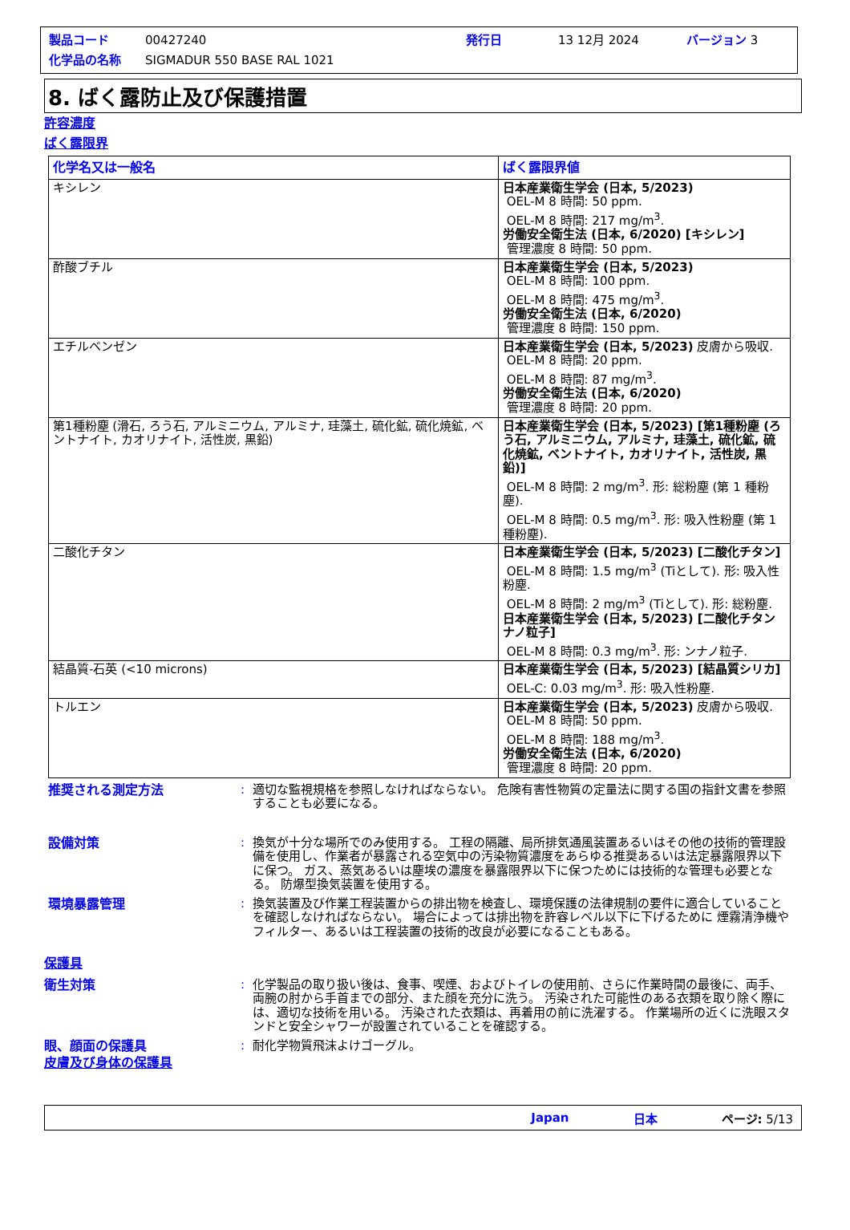製品コード 00427240 発行日 13 12月 2024 バージョン 3
化学品の名称 SIGMADUR 550 BASE RAL 1021
8. ばく露防止及び保護措置
許容濃度
ばく露限界
| 化学名又は一般名 | ばく露限界値 |
| --- | --- |
| キシレン | 日本産業衛生学会 (日本, 5/2023) OEL-M 8 時間: 50 ppm. OEL-M 8 時間: 217 mg/m<sup>3</sup>. 労働安全衛生法 (日本, 6/2020) [キシレン] 管理濃度 8 時間: 50 ppm. |
| 酢酸ブチル | 日本産業衛生学会 (日本, 5/2023) OEL-M 8 時間: 100 ppm. OEL-M 8 時間: 475 mg/m<sup>3</sup>. 労働安全衛生法 (日本, 6/2020) 管理濃度 8 時間: 150 ppm. |
| エチルベンゼン | 日本産業衛生学会 (日本, 5/2023) 皮膚から吸収. OEL-M 8 時間: 20 ppm. OEL-M 8 時間: 87 mg/m<sup>3</sup>. 労働安全衛生法 (日本, 6/2020) 管理濃度 8 時間: 20 ppm. |
| 第1種粉塵 (滑石, ろう石, アルミニウム, アルミナ, 珪藻土, 硫化鉱, 硫化焼鉱, ベントナイト, カオリナイト, 活性炭, 黒鉛) | 日本産業衛生学会 (日本, 5/2023) [第1種粉塵 (ろう石, アルミニウム, アルミナ, 珪藻土, 硫化鉱, 硫化焼鉱, ベントナイト, カオリナイト, 活性炭, 黒鉛)] OEL-M 8 時間: 2 mg/m<sup>3</sup>. 形: 総粉塵 (第 1 種粉塵). OEL-M 8 時間: 0.5 mg/m<sup>3</sup>. 形: 吸入性粉塵 (第 1 種粉塵). |
| 二酸化チタン | 日本産業衛生学会 (日本, 5/2023) [二酸化チタン] OEL-M 8 時間: 1.5 mg/m<sup>3</sup> (Tiとして). 形: 吸入性粉塵. OEL-M 8 時間: 2 mg/m<sup>3</sup> (Tiとして). 形: 総粉塵. 日本産業衛生学会 (日本, 5/2023) [二酸化チタン ナノ粒子] OEL-M 8 時間: 0.3 mg/m<sup>3</sup>. 形: ンナノ粒子. |
| 結晶質-石英 (<10 microns) | 日本産業衛生学会 (日本, 5/2023) [結晶質シリカ] OEL-C: 0.03 mg/m<sup>3</sup>. 形: 吸入性粉塵. |
| トルエン | 日本産業衛生学会 (日本, 5/2023) 皮膚から吸収. OEL-M 8 時間: 50 ppm. OEL-M 8 時間: 188 mg/m<sup>3</sup>. 労働安全衛生法 (日本, 6/2020) 管理濃度 8 時間: 20 ppm. |
推奨される測定方法: 適切な監視規格を参照しなければならない。 危険有害性物質の定量法に関する国の指針文書を参照することも必要になる。
設備対策: 換気が十分な場所でのみ使用する。 工程の隔離、局所排気通風装置あるいはその他の技術的管理設備を使用し、作業者が暴露される空気中の汚染物質濃度をあらゆる推奨あるいは法定暴露限界以下に保つ。 ガス、蒸気あるいは塵埃の濃度を暴露限界以下に保つためには技術的な管理も必要となる。 防爆型換気装置を使用する。
環境暴露管理: 換気装置及び作業工程装置からの排出物を検査し、環境保護の法律規制の要件に適合していることを確認しなければならない。 場合によっては排出物を許容レベル以下に下げるために 煙霧清浄機やフィルター、あるいは工程装置の技術的改良が必要になることもある。
保護具
衛生対策: 化学製品の取り扱い後は、食事、喫煙、およびトイレの使用前、さらに作業時間の最後に、両手、両腕の肘から手首までの部分、また顔を充分に洗う。 汚染された可能性のある衣類を取り除く際には、適切な技術を用いる。 汚染された衣類は、再着用の前に洗濯する。 作業場所の近くに洗眼スタンドと安全シャワーが設置されていることを確認する。
眼、顔面の保護具: 耐化学物質飛沫よけゴーグル。
皮膚及び身体の保護具
Japan 日本 ページ: 5/13